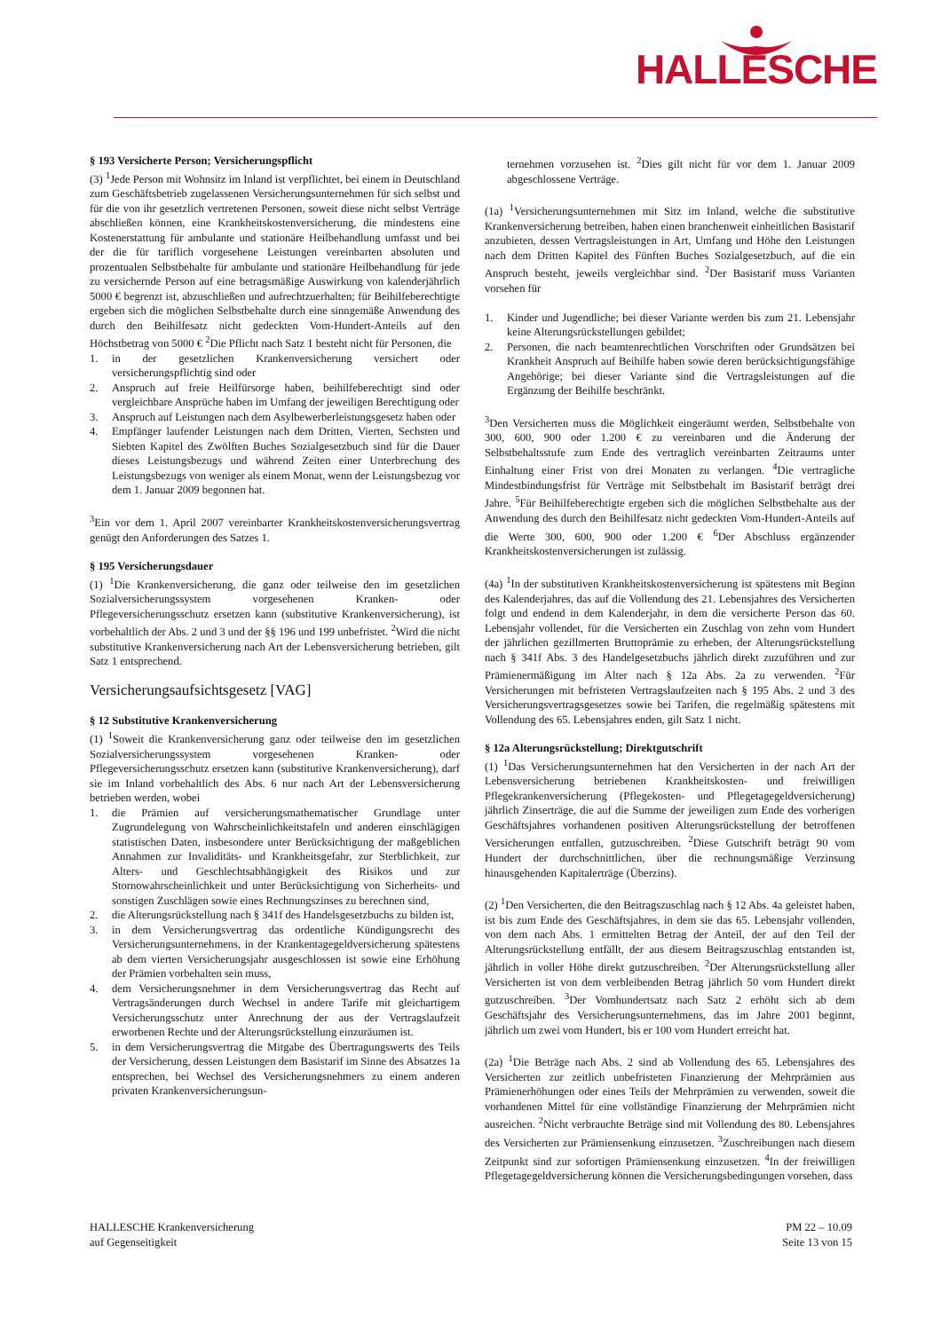HALLESCHE
§ 193 Versicherte Person; Versicherungspflicht
(3) <sup>1</sup>Jede Person mit Wohnsitz im Inland ist verpflichtet, bei einem in Deutschland zum Geschäftsbetrieb zugelassenen Versicherungsunternehmen für sich selbst und für die von ihr gesetzlich vertretenen Personen, soweit diese nicht selbst Verträge abschließen können, eine Krankheitskostenversicherung, die mindestens eine Kostenerstattung für ambulante und stationäre Heilbehandlung umfasst und bei der die für tariflich vorgesehene Leistungen vereinbarten absoluten und prozentualen Selbstbehalte für ambulante und stationäre Heilbehandlung für jede zu versichernde Person auf eine betragsmäßige Auswirkung von kalenderjährlich 5000 € begrenzt ist, abzuschließen und aufrechtzuerhalten; für Beihilfeberechtigte ergeben sich die möglichen Selbstbehalte durch eine sinngemäße Anwendung des durch den Beihilfesatz nicht gedeckten Vom-Hundert-Anteils auf den Höchstbetrag von 5000 € <sup>2</sup>Die Pflicht nach Satz 1 besteht nicht für Personen, die
1. in der gesetzlichen Krankenversicherung versichert oder versicherungspflichtig sind oder
2. Anspruch auf freie Heilfürsorge haben, beihilfeberechtigt sind oder vergleichbare Ansprüche haben im Umfang der jeweiligen Berechtigung oder
3. Anspruch auf Leistungen nach dem Asylbewerberleistungsgesetz haben oder
4. Empfänger laufender Leistungen nach dem Dritten, Vierten, Sechsten und Siebten Kapitel des Zwölften Buches Sozialgesetzbuch sind für die Dauer dieses Leistungsbezugs und während Zeiten einer Unterbrechung des Leistungsbezugs von weniger als einem Monat, wenn der Leistungsbezug vor dem 1. Januar 2009 begonnen hat.
<sup>3</sup> Ein vor dem 1. April 2007 vereinbarter Krankheitskostenversicherungsvertrag genügt den Anforderungen des Satzes 1.
§ 195 Versicherungsdauer
(1) <sup>1</sup>Die Krankenversicherung, die ganz oder teilweise den im gesetzlichen Sozialversicherungssystem vorgesehenen Kranken- oder Pflegeversicherungsschutz ersetzen kann (substitutive Krankenversicherung), ist vorbehaltlich der Abs. 2 und 3 und der §§ 196 und 199 unbefristet. <sup>2</sup>Wird die nicht substitutive Krankenversicherung nach Art der Lebensversicherung betrieben, gilt Satz 1 entsprechend.
Versicherungsaufsichtsgesetz [VAG]
§ 12 Substitutive Krankenversicherung
(1) <sup>1</sup>Soweit die Krankenversicherung ganz oder teilweise den im gesetzlichen Sozialversicherungssystem vorgesehenen Kranken- oder Pflegeversicherungsschutz ersetzen kann (substitutive Krankenversicherung), darf sie im Inland vorbehaltlich des Abs. 6 nur nach Art der Lebensversicherung betrieben werden, wobei
1. die Prämien auf versicherungsmathematischer Grundlage unter Zugrundelegung von Wahrscheinlichkeitstafeln und anderen einschlägigen statistischen Daten, insbesondere unter Berücksichtigung der maßgeblichen Annahmen zur Invaliditäts- und Krankheitsgefahr, zur Sterblichkeit, zur Alters- und Geschlechtsabhängigkeit des Risikos und zur Stornowahrscheinlichkeit und unter Berücksichtigung von Sicherheits- und sonstigen Zuschlägen sowie eines Rechnungszinses zu berechnen sind,
2. die Alterungsrückstellung nach § 341f des Handelsgesetzbuchs zu bilden ist,
3. in dem Versicherungsvertrag das ordentliche Kündigungsrecht des Versicherungsunternehmens, in der Krankentagegeldversicherung spätestens ab dem vierten Versicherungsjahr ausgeschlossen ist sowie eine Erhöhung der Prämien vorbehalten sein muss,
4. dem Versicherungsnehmer in dem Versicherungsvertrag das Recht auf Vertragsänderungen durch Wechsel in andere Tarife mit gleichartigem Versicherungsschutz unter Anrechnung der aus der Vertragslaufzeit erworbenen Rechte und der Alterungsrückstellung einzuräumen ist.
5. in dem Versicherungsvertrag die Mitgabe des Übertragungswerts des Teils der Versicherung, dessen Leistungen dem Basistarif im Sinne des Absatzes 1a entsprechen, bei Wechsel des Versicherungsnehmers zu einem anderen privaten Krankenversicherungsun-
ternehmen vorzusehen ist. <sup>2</sup>Dies gilt nicht für vor dem 1. Januar 2009 abgeschlossene Verträge.
(1a) <sup>1</sup>Versicherungsunternehmen mit Sitz im Inland, welche die substitutive Krankenversicherung betreiben, haben einen branchenweit einheitlichen Basistarif anzubieten, dessen Vertragsleistungen in Art, Umfang und Höhe den Leistungen nach dem Dritten Kapitel des Fünften Buches Sozialgesetzbuch, auf die ein Anspruch besteht, jeweils vergleichbar sind. <sup>2</sup>Der Basistarif muss Varianten vorsehen für
1. Kinder und Jugendliche; bei dieser Variante werden bis zum 21. Lebensjahr keine Alterungsrückstellungen gebildet;
2. Personen, die nach beamtenrechtlichen Vorschriften oder Grundsätzen bei Krankheit Anspruch auf Beihilfe haben sowie deren berücksichtigungsfähige Angehörige; bei dieser Variante sind die Vertragsleistungen auf die Ergänzung der Beihilfe beschränkt.
<sup>3</sup> Den Versicherten muss die Möglichkeit eingeräumt werden, Selbstbehalte von 300, 600, 900 oder 1.200 € zu vereinbaren und die Änderung der Selbstbehaltsstufe zum Ende des vertraglich vereinbarten Zeitraums unter Einhaltung einer Frist von drei Monaten zu verlangen. <sup>4</sup>Die vertragliche Mindestbindungsfrist für Verträge mit Selbstbehalt im Basistarif beträgt drei Jahre. <sup>5</sup>Für Beihilfeberechtigte ergeben sich die möglichen Selbstbehalte aus der Anwendung des durch den Beihilfesatz nicht gedeckten Vom-Hundert-Anteils auf die Werte 300, 600, 900 oder 1.200 € <sup>6</sup>Der Abschluss ergänzender Krankheitskostenversicherungen ist zulässig.
(4a) <sup>1</sup>In der substitutiven Krankheitskostenversicherung ist spätestens mit Beginn des Kalenderjahres, das auf die Vollendung des 21. Lebensjahres des Versicherten folgt und endend in dem Kalenderjahr, in dem die versicherte Person das 60. Lebensjahr vollendet, für die Versicherten ein Zuschlag von zehn vom Hundert der jährlichen gezillmerten Bruttoprämie zu erheben, der Alterungsrückstellung nach § 341f Abs. 3 des Handelgesetzbuchs jährlich direkt zuzuführen und zur Prämienermäßigung im Alter nach § 12a Abs. 2a zu verwenden. <sup>2</sup>Für Versicherungen mit befristeten Vertragslaufzeiten nach § 195 Abs. 2 und 3 des Versicherungsvertragsgesetzes sowie bei Tarifen, die regelmäßig spätestens mit Vollendung des 65. Lebensjahres enden, gilt Satz 1 nicht.
§ 12a Alterungsrückstellung; Direktgutschrift
(1) <sup>1</sup>Das Versicherungsunternehmen hat den Versicherten in der nach Art der Lebensversicherung betriebenen Krankheitskosten- und freiwilligen Pflegekrankenversicherung (Pflegekosten- und Pflegetagegeldversicherung) jährlich Zinserträge, die auf die Summe der jeweiligen zum Ende des vorherigen Geschäftsjahres vorhandenen positiven Alterungsrückstellung der betroffenen Versicherungen entfallen, gutzuschreiben. <sup>2</sup>Diese Gutschrift beträgt 90 vom Hundert der durchschnittlichen, über die rechnungsmäßige Verzinsung hinausgehenden Kapitalerträge (Überzins).
(2) <sup>1</sup>Den Versicherten, die den Beitragszuschlag nach § 12 Abs. 4a geleistet haben, ist bis zum Ende des Geschäftsjahres, in dem sie das 65. Lebensjahr vollenden, von dem nach Abs. 1 ermittelten Betrag der Anteil, der auf den Teil der Alterungsrückstellung entfällt, der aus diesem Beitragszuschlag entstanden ist, jährlich in voller Höhe direkt gutzuschreiben. <sup>2</sup>Der Alterungsrückstellung aller Versicherten ist von dem verbleibenden Betrag jährlich 50 vom Hundert direkt gutzuschreiben. <sup>3</sup>Der Vomhundertsatz nach Satz 2 erhöht sich ab dem Geschäftsjahr des Versicherungsunternehmens, das im Jahre 2001 beginnt, jährlich um zwei vom Hundert, bis er 100 vom Hundert erreicht hat.
(2a) <sup>1</sup>Die Beträge nach Abs. 2 sind ab Vollendung des 65. Lebensjahres des Versicherten zur zeitlich unbefristeten Finanzierung der Mehrprämien aus Prämienerhöhungen oder eines Teils der Mehrprämien zu verwenden, soweit die vorhandenen Mittel für eine vollständige Finanzierung der Mehrprämien nicht ausreichen. <sup>2</sup>Nicht verbrauchte Beträge sind mit Vollendung des 80. Lebensjahres des Versicherten zur Prämiensenkung einzusetzen. <sup>3</sup>Zuschreibungen nach diesem Zeitpunkt sind zur sofortigen Prämiensenkung einzusetzen. <sup>4</sup>In der freiwilligen Pflegetagegeldversicherung können die Versicherungsbedingungen vorsehen, dass
HALLESCHE Krankenversicherung
auf Gegenseitigkeit
PM 22 – 10.09
Seite 13 von 15